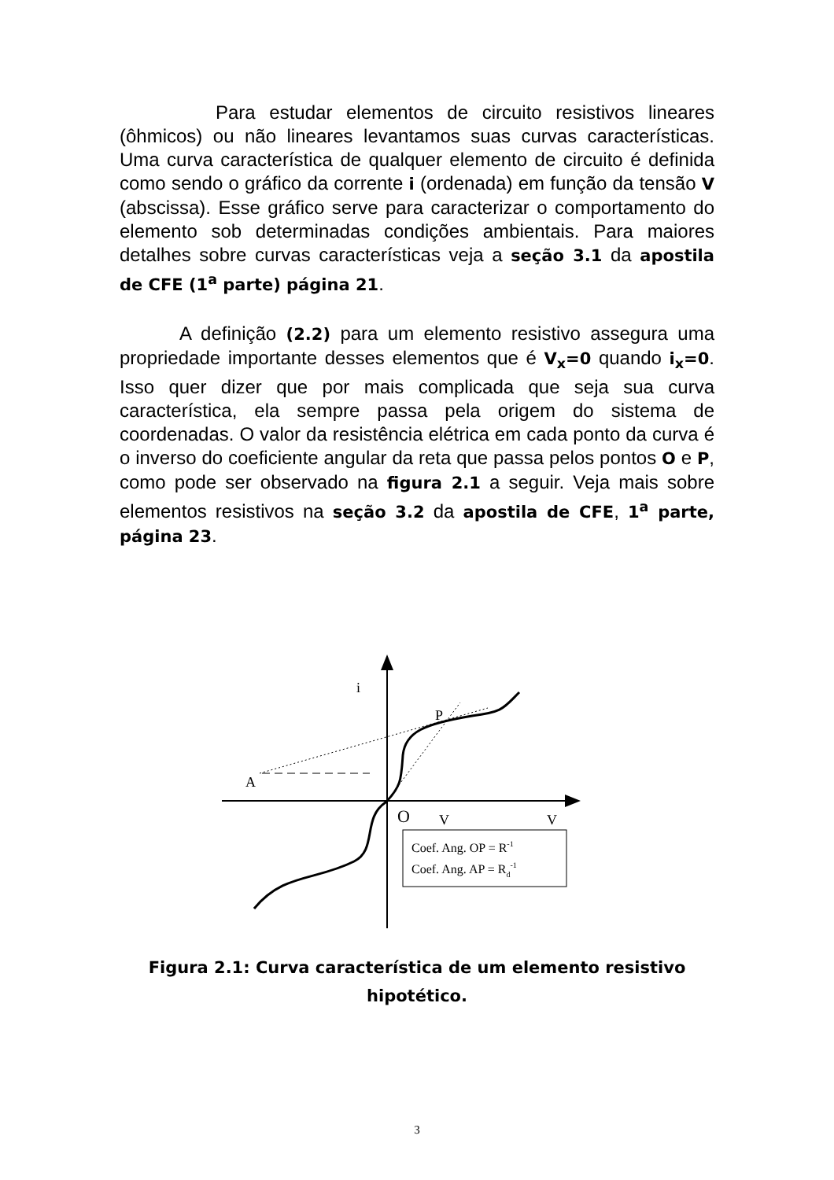Para estudar elementos de circuito resistivos lineares (ôhmicos) ou não lineares levantamos suas curvas características. Uma curva característica de qualquer elemento de circuito é definida como sendo o gráfico da corrente i (ordenada) em função da tensão V (abscissa). Esse gráfico serve para caracterizar o comportamento do elemento sob determinadas condições ambientais. Para maiores detalhes sobre curvas características veja a seção 3.1 da apostila de CFE (1<sup>a</sup> parte) página 21.
A definição (2.2) para um elemento resistivo assegura uma propriedade importante desses elementos que é V<sub>x</sub>=0 quando i<sub>x</sub>=0. Isso quer dizer que por mais complicada que seja sua curva característica, ela sempre passa pela origem do sistema de coordenadas. O valor da resistência elétrica em cada ponto da curva é o inverso do coeficiente angular da reta que passa pelos pontos O e P, como pode ser observado na figura 2.1 a seguir. Veja mais sobre elementos resistivos na seção 3.2 da apostila de CFE, 1<sup>a</sup> parte, página 23.
i
P
A
O
V
V
Coef. Ang. OP = R-1
Coef. Ang. AP = Rd-1
Figura 2.1: Curva característica de um elemento resistivo hipotético.
3